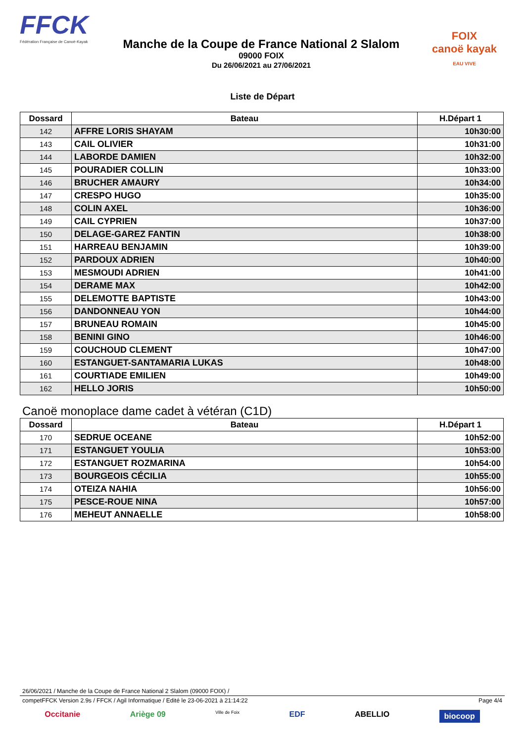FFCK
Fédération Française de Canoë-Kayak
Manche de la Coupe de France National 2 Slalom
09000 FOIX
Du 26/06/2021 au 27/06/2021
FOIX
canoë kayak
EAU VIVE
Liste de Départ
| Dossard | Bateau | H.Départ 1 |
| --- | --- | --- |
| 142 | AFFRE LORIS SHAYAM | 10h30:00 |
| 143 | CAIL OLIVIER | 10h31:00 |
| 144 | LABORDE DAMIEN | 10h32:00 |
| 145 | POURADIER COLLIN | 10h33:00 |
| 146 | BRUCHER AMAURY | 10h34:00 |
| 147 | CRESPO HUGO | 10h35:00 |
| 148 | COLIN AXEL | 10h36:00 |
| 149 | CAIL CYPRIEN | 10h37:00 |
| 150 | DELAGE-GAREZ FANTIN | 10h38:00 |
| 151 | HARREAU BENJAMIN | 10h39:00 |
| 152 | PARDOUX ADRIEN | 10h40:00 |
| 153 | MESMOUDI ADRIEN | 10h41:00 |
| 154 | DERAME MAX | 10h42:00 |
| 155 | DELEMOTTE BAPTISTE | 10h43:00 |
| 156 | DANDONNEAU YON | 10h44:00 |
| 157 | BRUNEAU ROMAIN | 10h45:00 |
| 158 | BENINI GINO | 10h46:00 |
| 159 | COUCHOUD CLEMENT | 10h47:00 |
| 160 | ESTANGUET-SANTAMARIA LUKAS | 10h48:00 |
| 161 | COURTIADE EMILIEN | 10h49:00 |
| 162 | HELLO JORIS | 10h50:00 |
Canoë monoplace dame cadet à vétéran (C1D)
| Dossard | Bateau | H.Départ 1 |
| --- | --- | --- |
| 170 | SEDRUE OCEANE | 10h52:00 |
| 171 | ESTANGUET YOULIA | 10h53:00 |
| 172 | ESTANGUET ROZMARINA | 10h54:00 |
| 173 | BOURGEOIS CÉCILIA | 10h55:00 |
| 174 | OTEIZA NAHIA | 10h56:00 |
| 175 | PESCE-ROUE NINA | 10h57:00 |
| 176 | MEHEUT ANNAELLE | 10h58:00 |
26/06/2021 / Manche de la Coupe de France National 2 Slalom (09000 FOIX) /
competFFCK Version 2.9s / FFCK / Agil Informatique / Edité le 23-06-2021 à 21:14:22 Page 4/4
Occitanie Ariège 09 Ville de Foix EDF ABELLIO biocoop